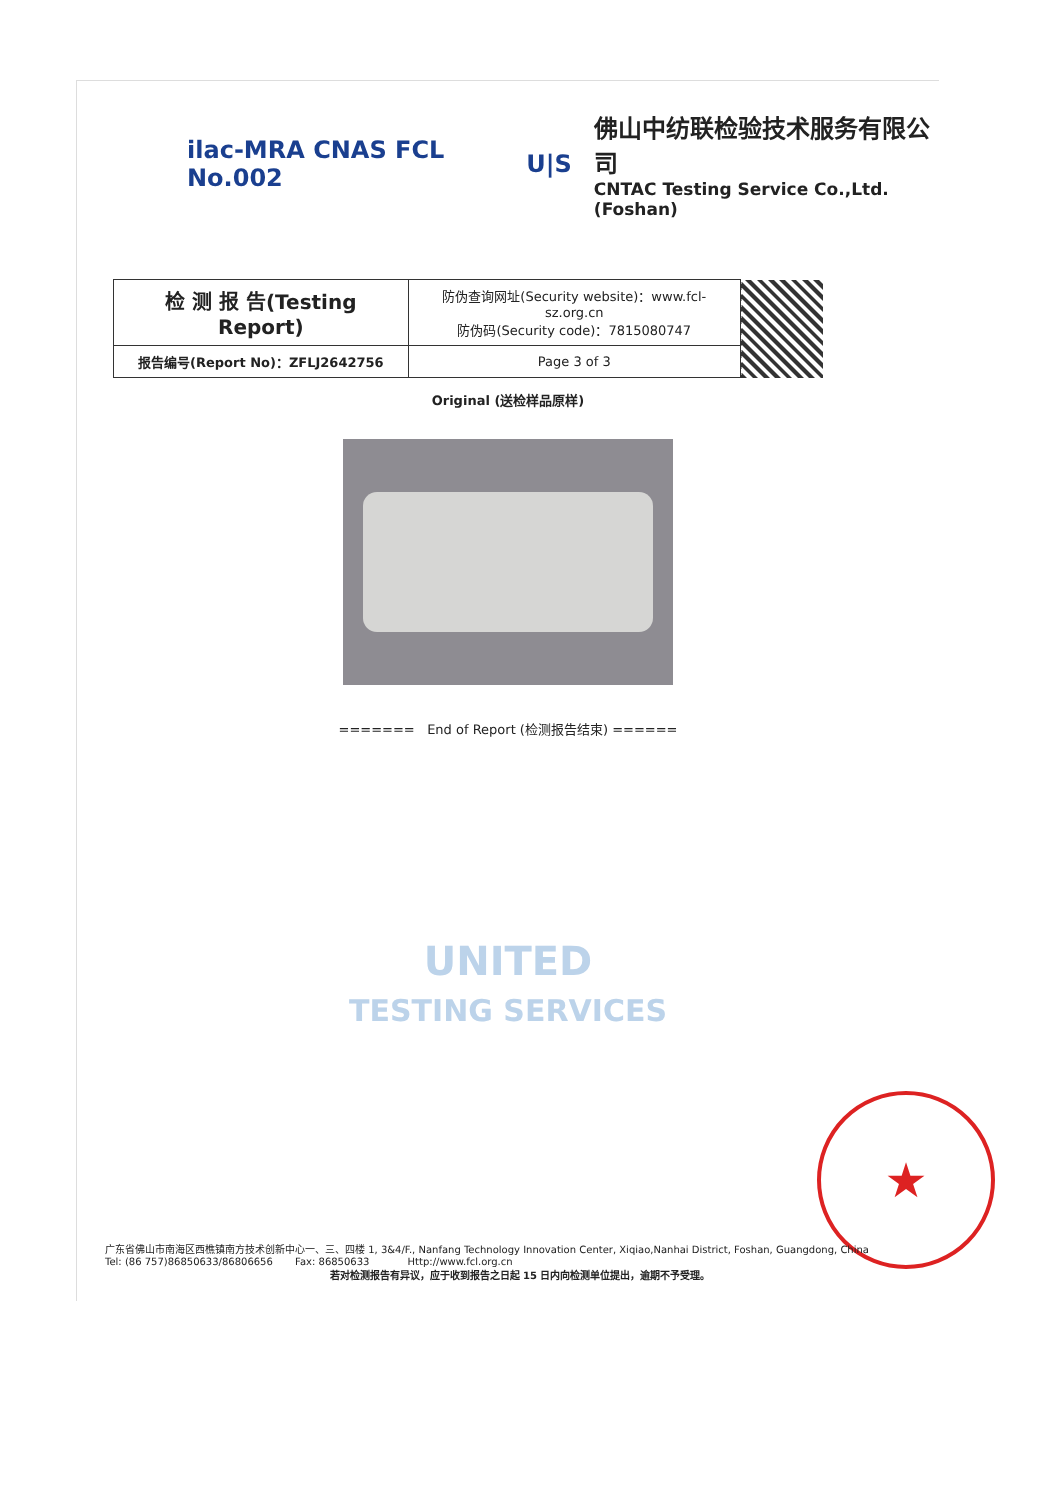ilac-MRA CNAS FCL No.002 U|S
佛山中纺联检验技术服务有限公司
CNTAC Testing Service Co.,Ltd.(Foshan)
| 检 测 报 告(Testing Report) | 防伪查询网址(Security website)：www.fcl-sz.org.cn 防伪码(Security code)：7815080747 | |
| 报告编号(Report No)：ZFLJ2642756 | Page 3 of 3 | |
Original (送检样品原样)
======= End of Report (检测报告结束) ======
UNITED
TESTING SERVICES
★
广东省佛山市南海区西樵镇南方技术创新中心一、三、四楼 1, 3&4/F., Nanfang Technology Innovation Center, Xiqiao,Nanhai District, Foshan, Guangdong, China
Tel: (86 757)86850633/86806656 Fax: 86850633 Http://www.fcl.org.cn
若对检测报告有异议，应于收到报告之日起 15 日内向检测单位提出，逾期不予受理。